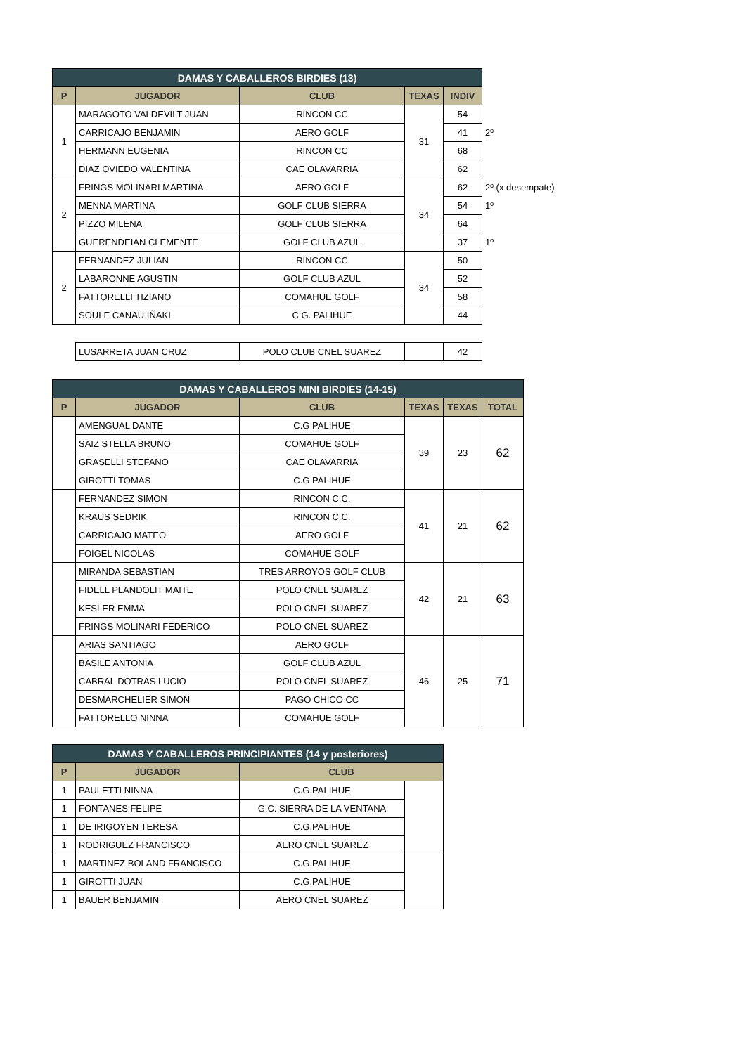| DAMAS Y CABALLEROS BIRDIES (13) | | | | | |
| P | JUGADOR | CLUB | TEXAS | INDIV | |
| 1 | MARAGOTO VALDEVILT JUAN | RINCON CC | 31 | 54 | |
| | CARRICAJO BENJAMIN | AERO GOLF | | 41 | 2º |
| | HERMANN EUGENIA | RINCON CC | | 68 | |
| | DIAZ OVIEDO VALENTINA | CAE OLAVARRIA | | 62 | |
| 2 | FRINGS MOLINARI MARTINA | AERO GOLF | 34 | 62 | 2º (x desempate) |
| | MENNA MARTINA | GOLF CLUB SIERRA | | 54 | 1º |
| | PIZZO MILENA | GOLF CLUB SIERRA | | 64 | |
| | GUERENDEIAN CLEMENTE | GOLF CLUB AZUL | | 37 | 1º |
| 2 | FERNANDEZ JULIAN | RINCON CC | 34 | 50 | |
| | LABARONNE AGUSTIN | GOLF CLUB AZUL | | 52 | |
| | FATTORELLI TIZIANO | COMAHUE GOLF | | 58 | |
| | SOULE CANAU IÑAKI | C.G. PALIHUE | | 44 | |
| | LUSARRETA JUAN CRUZ | POLO CLUB CNEL SUAREZ | | 42 | |
| DAMAS Y CABALLEROS MINI BIRDIES (14-15) | | | | | |
| P | JUGADOR | CLUB | TEXAS | TEXAS | TOTAL |
| | AMENGUAL DANTE | C.G PALIHUE | 39 | 23 | 62 |
| | SAIZ STELLA BRUNO | COMAHUE GOLF | | | |
| | GRASELLI STEFANO | CAE OLAVARRIA | | | |
| | GIROTTI TOMAS | C.G PALIHUE | | | |
| | FERNANDEZ SIMON | RINCON C.C. | 41 | 21 | 62 |
| | KRAUS SEDRIK | RINCON C.C. | | | |
| | CARRICAJO MATEO | AERO GOLF | | | |
| | FOIGEL NICOLAS | COMAHUE GOLF | | | |
| | MIRANDA SEBASTIAN | TRES ARROYOS GOLF CLUB | 42 | 21 | 63 |
| | FIDELL PLANDOLIT MAITE | POLO CNEL SUAREZ | | | |
| | KESLER EMMA | POLO CNEL SUAREZ | | | |
| | FRINGS MOLINARI FEDERICO | POLO CNEL SUAREZ | | | |
| | ARIAS SANTIAGO | AERO GOLF | 46 | 25 | 71 |
| | BASILE ANTONIA | GOLF CLUB AZUL | | | |
| | CABRAL DOTRAS LUCIO | POLO CNEL SUAREZ | | | |
| | DESMARCHELIER SIMON | PAGO CHICO CC | | | |
| | FATTORELLO NINNA | COMAHUE GOLF | | | |
| DAMAS Y CABALLEROS PRINCIPIANTES (14 y posteriores) | | | |
| P | JUGADOR | CLUB | |
| 1 | PAULETTI NINNA | C.G.PALIHUE | |
| 1 | FONTANES FELIPE | G.C. SIERRA DE LA VENTANA | |
| 1 | DE IRIGOYEN TERESA | C.G.PALIHUE | |
| 1 | RODRIGUEZ FRANCISCO | AERO CNEL SUAREZ | |
| 1 | MARTINEZ BOLAND FRANCISCO | C.G.PALIHUE | |
| 1 | GIROTTI JUAN | C.G.PALIHUE | |
| 1 | BAUER BENJAMIN | AERO CNEL SUAREZ | |